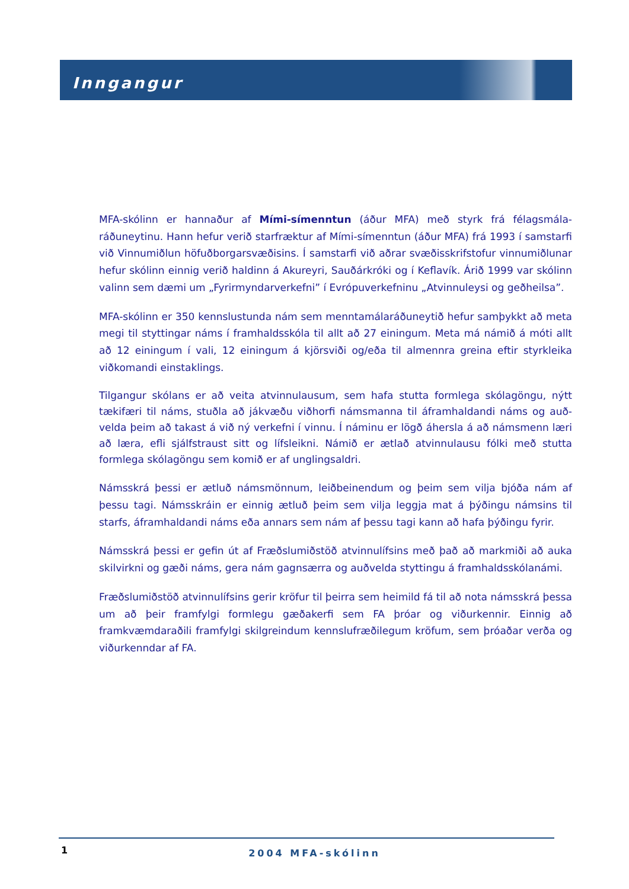Inngangur
MFA-skólinn er hannaður af Mími-símenntun (áður MFA) með styrk frá félagsmála­ráðuneytinu. Hann hefur verið starfræktur af Mími-símenntun (áður MFA) frá 1993 í samstarfi við Vinnumiðlun höfuðborgarsvæðisins. Í samstarfi við aðrar svæðisskrifstofur vinnumiðlunar hefur skólinn einnig verið haldinn á Akureyri, Sauðárkróki og í Keflavík. Árið 1999 var skólinn valinn sem dæmi um „Fyrirmyndarverkefni” í Evrópuverkefninu „Atvinnuleysi og geðheilsa”.
MFA-skólinn er 350 kennslustunda nám sem menntamálaráðuneytið hefur samþykkt að meta megi til styttingar náms í framhaldsskóla til allt að 27 einingum. Meta má námið á móti allt að 12 einingum í vali, 12 einingum á kjörsviði og/eða til almennra greina eftir styrkleika viðkomandi einstaklings.
Tilgangur skólans er að veita atvinnulausum, sem hafa stutta formlega skólagöngu, nýtt tækifæri til náms, stuðla að jákvæðu viðhorfi námsmanna til áframhaldandi náms og auð­velda þeim að takast á við ný verkefni í vinnu. Í náminu er lögð áhersla á að námsmenn læri að læra, efli sjálfstraust sitt og lífsleikni. Námið er ætlað atvinnulausu fólki með stutta formlega skólagöngu sem komið er af unglingsaldri.
Námsskrá þessi er ætluð námsmönnum, leiðbeinendum og þeim sem vilja bjóða nám af þessu tagi. Námsskráin er einnig ætluð þeim sem vilja leggja mat á þýðingu námsins til starfs, áframhaldandi náms eða annars sem nám af þessu tagi kann að hafa þýðingu fyrir.
Námsskrá þessi er gefin út af Fræðslumiðstöð atvinnulífsins með það að markmiði að auka skilvirkni og gæði náms, gera nám gagnsærra og auðvelda styttingu á framhaldsskólanámi.
Fræðslumiðstöð atvinnulífsins gerir kröfur til þeirra sem heimild fá til að nota námsskrá þessa um að þeir framfylgi formlegu gæðakerfi sem FA þróar og viðurkennir. Einnig að framkvæmdaraðili framfylgi skilgreindum kennslufræðilegum kröfum, sem þróaðar verða og viðurkenndar af FA.
1
2004 MFA-skólinn